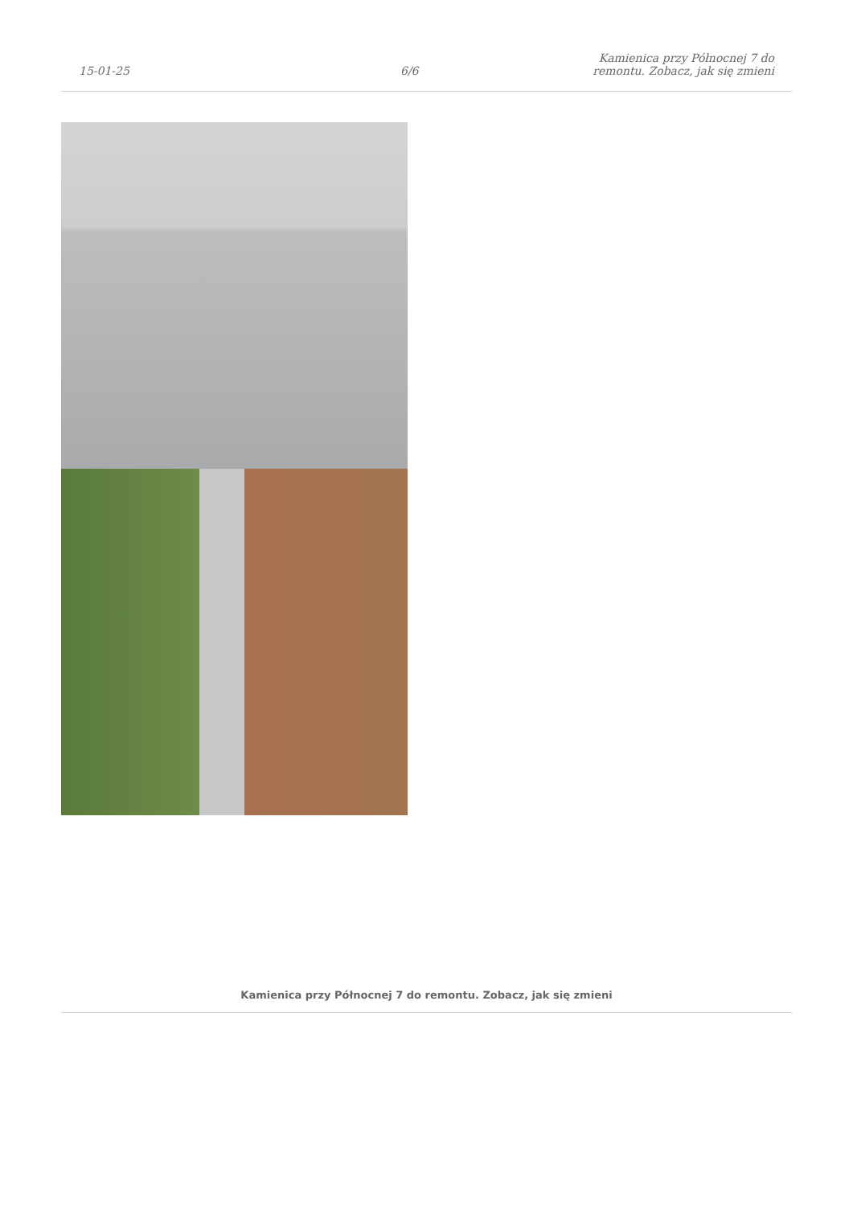15-01-25
6/6
Kamienica przy Północnej 7 do
remontu. Zobacz, jak się zmieni
Kamienica przy Północnej 7 do remontu. Zobacz, jak się zmieni